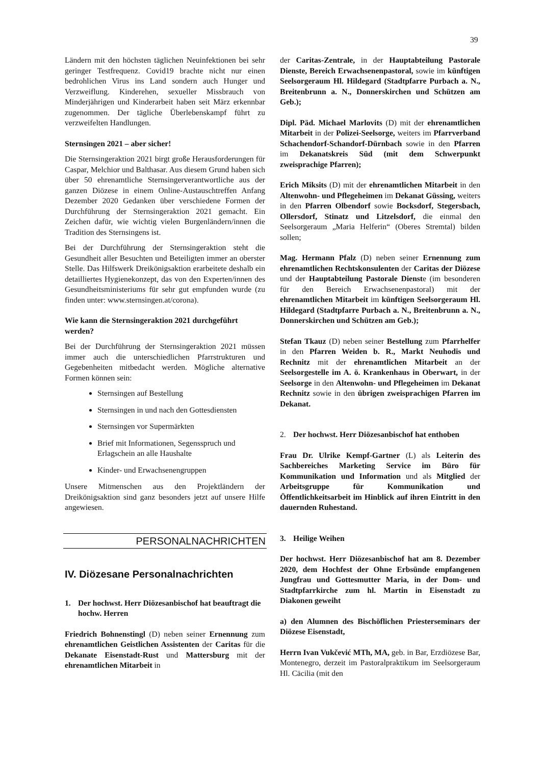39
Ländern mit den höchsten täglichen Neuinfektionen bei sehr geringer Testfrequenz. Covid19 brachte nicht nur einen bedrohlichen Virus ins Land sondern auch Hunger und Verzweiflung. Kinderehen, sexueller Missbrauch von Minderjährigen und Kinderarbeit haben seit März erkennbar zugenommen. Der tägliche Überlebenskampf führt zu verzweifelten Handlungen.
Sternsingen 2021 – aber sicher!
Die Sternsingeraktion 2021 birgt große Herausforderungen für Caspar, Melchior und Balthasar. Aus diesem Grund haben sich über 50 ehrenamtliche Sternsingerverantwortliche aus der ganzen Diözese in einem Online-Austauschtreffen Anfang Dezember 2020 Gedanken über verschiedene Formen der Durchführung der Sternsingeraktion 2021 gemacht. Ein Zeichen dafür, wie wichtig vielen Burgenländern/innen die Tradition des Sternsingens ist.
Bei der Durchführung der Sternsingeraktion steht die Gesundheit aller Besuchten und Beteiligten immer an oberster Stelle. Das Hilfswerk Dreikönigsaktion erarbeitete deshalb ein detailliertes Hygienekonzept, das von den Experten/innen des Gesundheitsministeriums für sehr gut empfunden wurde (zu finden unter: www.sternsingen.at/corona).
Wie kann die Sternsingeraktion 2021 durchgeführt werden?
Bei der Durchführung der Sternsingeraktion 2021 müssen immer auch die unterschiedlichen Pfarrstrukturen und Gegebenheiten mitbedacht werden. Mögliche alternative Formen können sein:
Sternsingen auf Bestellung
Sternsingen in und nach den Gottesdiensten
Sternsingen vor Supermärkten
Brief mit Informationen, Segensspruch und Erlagschein an alle Haushalte
Kinder- und Erwachsenengruppen
Unsere Mitmenschen aus den Projektländern der Dreikönigsaktion sind ganz besonders jetzt auf unsere Hilfe angewiesen.
PERSONALNACHRICHTEN
IV. Diözesane Personalnachrichten
1. Der hochwst. Herr Diözesanbischof hat beauftragt die hochw. Herren
Friedrich Bohnenstingl (D) neben seiner Ernennung zum ehrenamtlichen Geistlichen Assistenten der Caritas für die Dekanate Eisenstadt-Rust und Mattersburg mit der ehrenamtlichen Mitarbeit in
der Caritas-Zentrale, in der Hauptabteilung Pastorale Dienste, Bereich Erwachsenenpastoral, sowie im künftigen Seelsorgeraum Hl. Hildegard (Stadtpfarre Purbach a. N., Breitenbrunn a. N., Donnerskirchen und Schützen am Geb.);
Dipl. Päd. Michael Marlovits (D) mit der ehrenamtlichen Mitarbeit in der Polizei-Seelsorge, weiters im Pfarrverband Schachendorf-Schandorf-Dürnbach sowie in den Pfarren im Dekanatskreis Süd (mit dem Schwerpunkt zweisprachige Pfarren);
Erich Miksits (D) mit der ehrenamtlichen Mitarbeit in den Altenwohn- und Pflegeheimen im Dekanat Güssing, weiters in den Pfarren Olbendorf sowie Bocksdorf, Stegersbach, Ollersdorf, Stinatz und Litzelsdorf, die einmal den Seelsorgeraum „Maria Helferin“ (Oberes Stremtal) bilden sollen;
Mag. Hermann Pfalz (D) neben seiner Ernennung zum ehrenamtlichen Rechtskonsulenten der Caritas der Diözese und der Hauptabteilung Pastorale Dienste (im besonderen für den Bereich Erwachsenenpastoral) mit der ehrenamtlichen Mitarbeit im künftigen Seelsorgeraum Hl. Hildegard (Stadtpfarre Purbach a. N., Breitenbrunn a. N., Donnerskirchen und Schützen am Geb.);
Stefan Tkauz (D) neben seiner Bestellung zum Pfarrhelfer in den Pfarren Weiden b. R., Markt Neuhodis und Rechnitz mit der ehrenamtlichen Mitarbeit an der Seelsorgestelle im A. ö. Krankenhaus in Oberwart, in der Seelsorge in den Altenwohn- und Pflegeheimen im Dekanat Rechnitz sowie in den übrigen zweisprachigen Pfarren im Dekanat.
2. Der hochwst. Herr Diözesanbischof hat enthoben
Frau Dr. Ulrike Kempf-Gartner (L) als Leiterin des Sachbereiches Marketing Service im Büro für Kommunikation und Information und als Mitglied der Arbeitsgruppe für Kommunikation und Öffentlichkeitsarbeit im Hinblick auf ihren Eintritt in den dauernden Ruhestand.
3. Heilige Weihen
Der hochwst. Herr Diözesanbischof hat am 8. Dezember 2020, dem Hochfest der Ohne Erbsünde empfangenen Jungfrau und Gottesmutter Maria, in der Dom- und Stadtpfarrkirche zum hl. Martin in Eisenstadt zu Diakonen geweiht
a) den Alumnen des Bischöflichen Priesterseminars der Diözese Eisenstadt,
Herrn Ivan Vukčević MTh, MA, geb. in Bar, Erzdiözese Bar, Montenegro, derzeit im Pastoralpraktikum im Seelsorgeraum Hl. Cäcilia (mit den